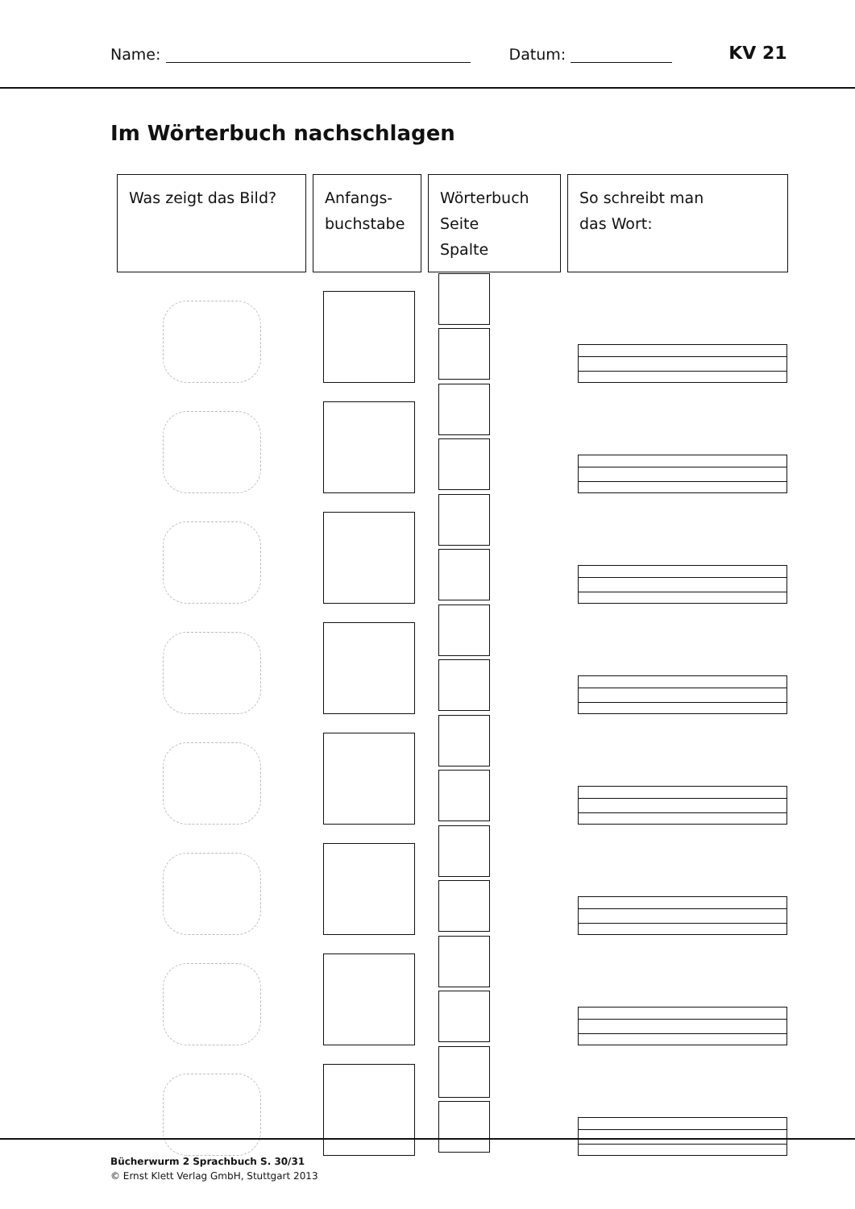Name: Datum: KV 21
Im Wörterbuch nachschlagen
| Was zeigt das Bild? | Anfangs- buchstabe | Wörterbuch Seite Spalte | So schreibt man das Wort: |
| --- | --- | --- | --- |
Bücherwurm 2 Sprachbuch S. 30/31
© Ernst Klett Verlag GmbH, Stuttgart 2013